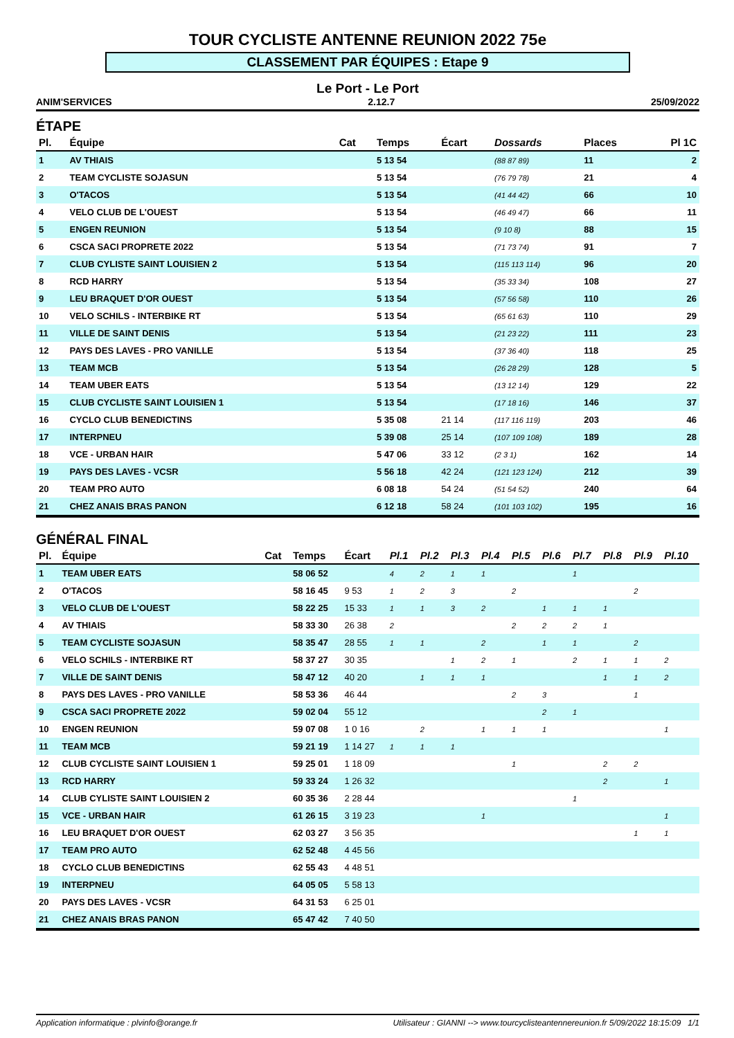TOUR CYCLISTE ANTENNE REUNION 2022 75e
CLASSEMENT PAR ÉQUIPES : Etape 9
Le Port - Le Port
ANIM'SERVICES 2.12.7 25/09/2022
ÉTAPE
| Pl. | Équipe | Cat | Temps | Écart | Dossards | Places | Pl 1C |
| --- | --- | --- | --- | --- | --- | --- | --- |
| 1 | AV THIAIS | | 5 13 54 | | (88 87 89) | 11 | 2 |
| 2 | TEAM CYCLISTE SOJASUN | | 5 13 54 | | (76 79 78) | 21 | 4 |
| 3 | O'TACOS | | 5 13 54 | | (41 44 42) | 66 | 10 |
| 4 | VELO CLUB DE L'OUEST | | 5 13 54 | | (46 49 47) | 66 | 11 |
| 5 | ENGEN REUNION | | 5 13 54 | | (9 10 8) | 88 | 15 |
| 6 | CSCA SACI PROPRETE 2022 | | 5 13 54 | | (71 73 74) | 91 | 7 |
| 7 | CLUB CYLISTE SAINT LOUISIEN 2 | | 5 13 54 | | (115 113 114) | 96 | 20 |
| 8 | RCD HARRY | | 5 13 54 | | (35 33 34) | 108 | 27 |
| 9 | LEU BRAQUET D'OR OUEST | | 5 13 54 | | (57 56 58) | 110 | 26 |
| 10 | VELO SCHILS - INTERBIKE RT | | 5 13 54 | | (65 61 63) | 110 | 29 |
| 11 | VILLE DE SAINT DENIS | | 5 13 54 | | (21 23 22) | 111 | 23 |
| 12 | PAYS DES LAVES - PRO VANILLE | | 5 13 54 | | (37 36 40) | 118 | 25 |
| 13 | TEAM MCB | | 5 13 54 | | (26 28 29) | 128 | 5 |
| 14 | TEAM UBER EATS | | 5 13 54 | | (13 12 14) | 129 | 22 |
| 15 | CLUB CYCLISTE SAINT LOUISIEN 1 | | 5 13 54 | | (17 18 16) | 146 | 37 |
| 16 | CYCLO CLUB BENEDICTINS | | 5 35 08 | 21 14 | (117 116 119) | 203 | 46 |
| 17 | INTERPNEU | | 5 39 08 | 25 14 | (107 109 108) | 189 | 28 |
| 18 | VCE - URBAN HAIR | | 5 47 06 | 33 12 | (2 3 1) | 162 | 14 |
| 19 | PAYS DES LAVES - VCSR | | 5 56 18 | 42 24 | (121 123 124) | 212 | 39 |
| 20 | TEAM PRO AUTO | | 6 08 18 | 54 24 | (51 54 52) | 240 | 64 |
| 21 | CHEZ ANAIS BRAS PANON | | 6 12 18 | 58 24 | (101 103 102) | 195 | 16 |
GÉNÉRAL FINAL
| Pl. | Équipe | Cat | Temps | Écart | Pl.1 | Pl.2 | Pl.3 | Pl.4 | Pl.5 | Pl.6 | Pl.7 | Pl.8 | Pl.9 | Pl.10 |
| --- | --- | --- | --- | --- | --- | --- | --- | --- | --- | --- | --- | --- | --- | --- |
| 1 | TEAM UBER EATS | | 58 06 52 | | 4 | 2 | 1 | 1 | | | 1 | | | |
| 2 | O'TACOS | | 58 16 45 | 9 53 | 1 | 2 | 3 | | 2 | | | | 2 | |
| 3 | VELO CLUB DE L'OUEST | | 58 22 25 | 15 33 | 1 | 1 | 3 | 2 | | 1 | 1 | 1 | | |
| 4 | AV THIAIS | | 58 33 30 | 26 38 | 2 | | | | 2 | 2 | 2 | 1 | | |
| 5 | TEAM CYCLISTE SOJASUN | | 58 35 47 | 28 55 | 1 | 1 | | 2 | | 1 | 1 | | 2 | |
| 6 | VELO SCHILS - INTERBIKE RT | | 58 37 27 | 30 35 | | | 1 | 2 | 1 | | 2 | 1 | 1 | 2 |
| 7 | VILLE DE SAINT DENIS | | 58 47 12 | 40 20 | | 1 | 1 | 1 | | | | 1 | 1 | 2 |
| 8 | PAYS DES LAVES - PRO VANILLE | | 58 53 36 | 46 44 | | | | | 2 | 3 | | | 1 | |
| 9 | CSCA SACI PROPRETE 2022 | | 59 02 04 | 55 12 | | | | | | 2 | 1 | | | |
| 10 | ENGEN REUNION | | 59 07 08 | 1 0 16 | | 2 | | 1 | 1 | 1 | | | | 1 |
| 11 | TEAM MCB | | 59 21 19 | 1 14 27 | 1 | 1 | 1 | | | | | | | |
| 12 | CLUB CYCLISTE SAINT LOUISIEN 1 | | 59 25 01 | 1 18 09 | | | | | 1 | | | 2 | 2 | |
| 13 | RCD HARRY | | 59 33 24 | 1 26 32 | | | | | | | | 2 | | 1 |
| 14 | CLUB CYLISTE SAINT LOUISIEN 2 | | 60 35 36 | 2 28 44 | | | | | | | 1 | | | |
| 15 | VCE - URBAN HAIR | | 61 26 15 | 3 19 23 | | | | 1 | | | | | | 1 |
| 16 | LEU BRAQUET D'OR OUEST | | 62 03 27 | 3 56 35 | | | | | | | | | 1 | 1 |
| 17 | TEAM PRO AUTO | | 62 52 48 | 4 45 56 | | | | | | | | | | |
| 18 | CYCLO CLUB BENEDICTINS | | 62 55 43 | 4 48 51 | | | | | | | | | | |
| 19 | INTERPNEU | | 64 05 05 | 5 58 13 | | | | | | | | | | |
| 20 | PAYS DES LAVES - VCSR | | 64 31 53 | 6 25 01 | | | | | | | | | | |
| 21 | CHEZ ANAIS BRAS PANON | | 65 47 42 | 7 40 50 | | | | | | | | | | |
Application informatique : plvinfo@orange.fr Utilisateur : GIANNI --> www.tourcyclisteantennereunion.fr 5/09/2022 18:15:09 1/1